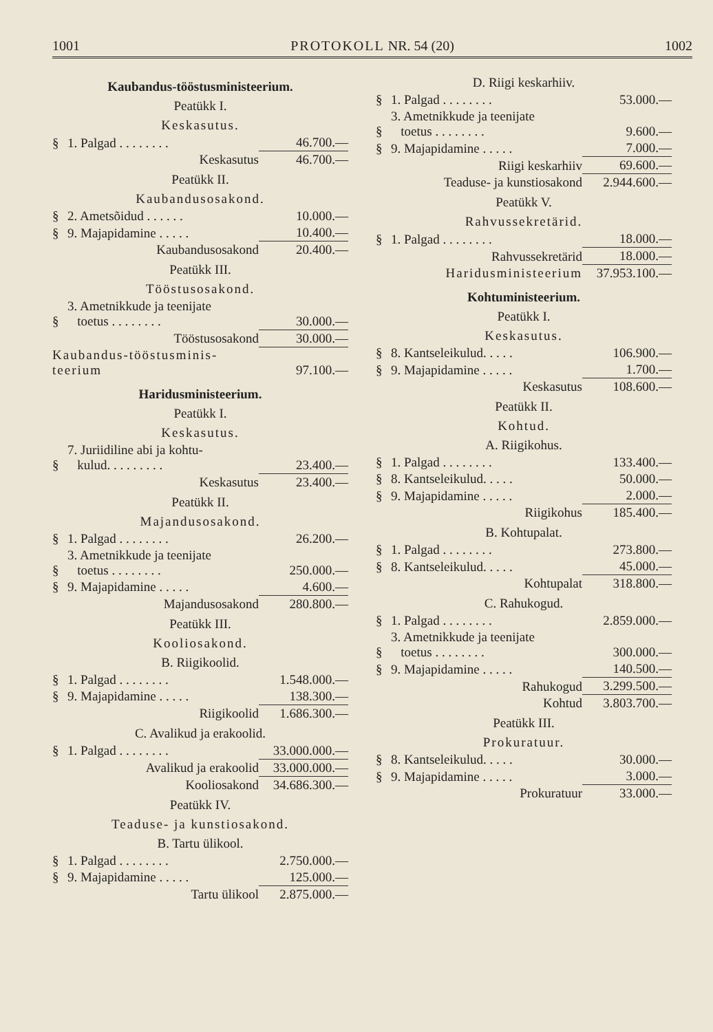1001 PROTOKOLL NR. 54 (20) 1002
Kaubandus-tööstusministeerium.
Peatükk I.
Keskasutus.
| § | 1. Palgad . . . . . . . . | 46.700.— |
| | Keskasutus | 46.700.— |
Peatükk II.
Kaubandusosakond.
| § | 2. Ametsõidud . . . . . . | 10.000.— |
| § | 9. Majapidamine . . . . . | 10.400.— |
| | Kaubandusosakond | 20.400.— |
Peatükk III.
Tööstusosakond.
| § | 3. Ametnikkude ja teenijate toetus . . . . . . . . | 30.000.— |
| | Tööstusosakond | 30.000.— |
| Kaubandus-tööstusminis- teerium | | 97.100.— |
Haridusministeerium.
Peatükk I.
Keskasutus.
| § | 7. Juriidiline abi ja kohtu- kulud. . . . . . . . . | 23.400.— |
| | Keskasutus | 23.400.— |
Peatükk II.
Majandusosakond.
| § | 1. Palgad . . . . . . . . | 26.200.— |
| § | 3. Ametnikkude ja teenijate toetus . . . . . . . . | 250.000.— |
| § | 9. Majapidamine . . . . . | 4.600.— |
| | Majandusosakond | 280.800.— |
Peatükk III.
Kooliosakond.
B. Riigikoolid.
| § | 1. Palgad . . . . . . . . | 1.548.000.— |
| § | 9. Majapidamine . . . . . | 138.300.— |
| | Riigikoolid | 1.686.300.— |
C. Avalikud ja erakoolid.
| § | 1. Palgad . . . . . . . . | 33.000.000.— |
| | Avalikud ja erakoolid | 33.000.000.— |
| | Kooliosakond | 34.686.300.— |
Peatükk IV.
Teaduse- ja kunstiosakond.
B. Tartu ülikool.
| § | 1. Palgad . . . . . . . . | 2.750.000.— |
| § | 9. Majapidamine . . . . . | 125.000.— |
| | Tartu ülikool | 2.875.000.— |
D. Riigi keskarhiiv.
| § | 1. Palgad . . . . . . . . | 53.000.— |
| § | 3. Ametnikkude ja teenijate toetus . . . . . . . . | 9.600.— |
| § | 9. Majapidamine . . . . . | 7.000.— |
| | Riigi keskarhiiv | 69.600.— |
| | Teaduse- ja kunstiosakond | 2.944.600.— |
Peatükk V.
Rahvussekretärid.
| § | 1. Palgad . . . . . . . . | 18.000.— |
| | Rahvussekretärid | 18.000.— |
| | Haridusministeerium | 37.953.100.— |
Kohtuministeerium.
Peatükk I.
Keskasutus.
| § | 8. Kantseleikulud. . . . . | 106.900.— |
| § | 9. Majapidamine . . . . . | 1.700.— |
| | Keskasutus | 108.600.— |
Peatükk II.
Kohtud.
A. Riigikohus.
| § | 1. Palgad . . . . . . . . | 133.400.— |
| § | 8. Kantseleikulud. . . . . | 50.000.— |
| § | 9. Majapidamine . . . . . | 2.000.— |
| | Riigikohus | 185.400.— |
B. Kohtupalat.
| § | 1. Palgad . . . . . . . . | 273.800.— |
| § | 8. Kantseleikulud. . . . . | 45.000.— |
| | Kohtupalat | 318.800.— |
C. Rahukogud.
| § | 1. Palgad . . . . . . . . | 2.859.000.— |
| § | 3. Ametnikkude ja teenijate toetus . . . . . . . . | 300.000.— |
| § | 9. Majapidamine . . . . . | 140.500.— |
| | Rahukogud | 3.299.500.— |
| | Kohtud | 3.803.700.— |
Peatükk III.
Prokuratuur.
| § | 8. Kantseleikulud. . . . . | 30.000.— |
| § | 9. Majapidamine . . . . . | 3.000.— |
| | Prokuratuur | 33.000.— |